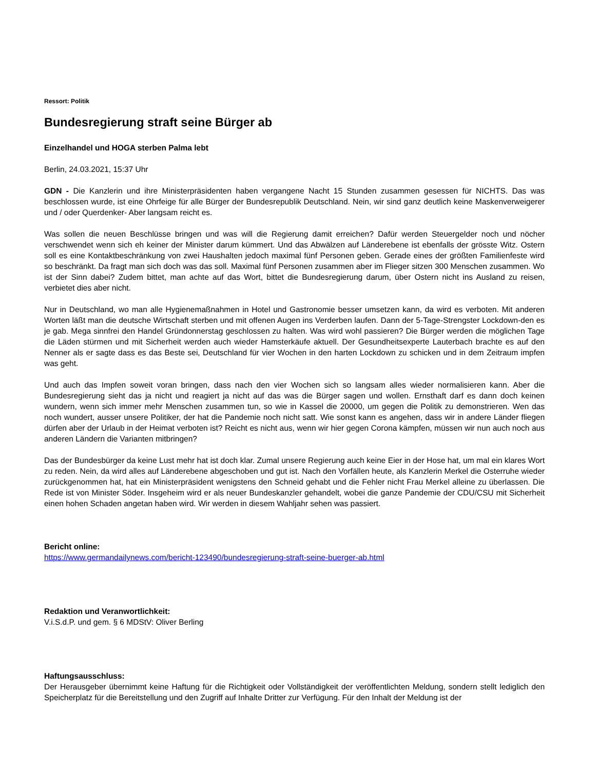Ressort: Politik
Bundesregierung straft seine Bürger ab
Einzelhandel und HOGA sterben Palma lebt
Berlin, 24.03.2021, 15:37 Uhr
GDN - Die Kanzlerin und ihre Ministerpräsidenten haben vergangene Nacht 15 Stunden zusammen gesessen für NICHTS. Das was beschlossen wurde, ist eine Ohrfeige für alle Bürger der Bundesrepublik Deutschland. Nein, wir sind ganz deutlich keine Maskenverweigerer und / oder Querdenker- Aber langsam reicht es.
Was sollen die neuen Beschlüsse bringen und was will die Regierung damit erreichen? Dafür werden Steuergelder noch und nöcher verschwendet wenn sich eh keiner der Minister darum kümmert. Und das Abwälzen auf Länderebene ist ebenfalls der grösste Witz. Ostern soll es eine Kontaktbeschränkung von zwei Haushalten jedoch maximal fünf Personen geben. Gerade eines der größten Familienfeste wird so beschränkt. Da fragt man sich doch was das soll. Maximal fünf Personen zusammen aber im Flieger sitzen 300 Menschen zusammen. Wo ist der Sinn dabei? Zudem bittet, man achte auf das Wort, bittet die Bundesregierung darum, über Ostern nicht ins Ausland zu reisen, verbietet dies aber nicht.
Nur in Deutschland, wo man alle Hygienemaßnahmen in Hotel und Gastronomie besser umsetzen kann, da wird es verboten. Mit anderen Worten läßt man die deutsche Wirtschaft sterben und mit offenen Augen ins Verderben laufen. Dann der 5-Tage-Strengster Lockdown-den es je gab. Mega sinnfrei den Handel Gründonnerstag geschlossen zu halten. Was wird wohl passieren? Die Bürger werden die möglichen Tage die Läden stürmen und mit Sicherheit werden auch wieder Hamsterkäufe aktuell. Der Gesundheitsexperte Lauterbach brachte es auf den Nenner als er sagte dass es das Beste sei, Deutschland für vier Wochen in den harten Lockdown zu schicken und in dem Zeitraum impfen was geht.
Und auch das Impfen soweit voran bringen, dass nach den vier Wochen sich so langsam alles wieder normalisieren kann. Aber die Bundesregierung sieht das ja nicht und reagiert ja nicht auf das was die Bürger sagen und wollen. Ernsthaft darf es dann doch keinen wundern, wenn sich immer mehr Menschen zusammen tun, so wie in Kassel die 20000, um gegen die Politik zu demonstrieren. Wen das noch wundert, ausser unsere Politiker, der hat die Pandemie noch nicht satt. Wie sonst kann es angehen, dass wir in andere Länder fliegen dürfen aber der Urlaub in der Heimat verboten ist? Reicht es nicht aus, wenn wir hier gegen Corona kämpfen, müssen wir nun auch noch aus anderen Ländern die Varianten mitbringen?
Das der Bundesbürger da keine Lust mehr hat ist doch klar. Zumal unsere Regierung auch keine Eier in der Hose hat, um mal ein klares Wort zu reden. Nein, da wird alles auf Länderebene abgeschoben und gut ist. Nach den Vorfällen heute, als Kanzlerin Merkel die Osterruhe wieder zurückgenommen hat, hat ein Ministerpräsident wenigstens den Schneid gehabt und die Fehler nicht Frau Merkel alleine zu überlassen. Die Rede ist von Minister Söder. Insgeheim wird er als neuer Bundeskanzler gehandelt, wobei die ganze Pandemie der CDU/CSU mit Sicherheit einen hohen Schaden angetan haben wird. Wir werden in diesem Wahljahr sehen was passiert.
Bericht online:
https://www.germandailynews.com/bericht-123490/bundesregierung-straft-seine-buerger-ab.html
Redaktion und Veranwortlichkeit:
V.i.S.d.P. und gem. § 6 MDStV: Oliver Berling
Haftungsausschluss:
Der Herausgeber übernimmt keine Haftung für die Richtigkeit oder Vollständigkeit der veröffentlichten Meldung, sondern stellt lediglich den Speicherplatz für die Bereitstellung und den Zugriff auf Inhalte Dritter zur Verfügung. Für den Inhalt der Meldung ist der